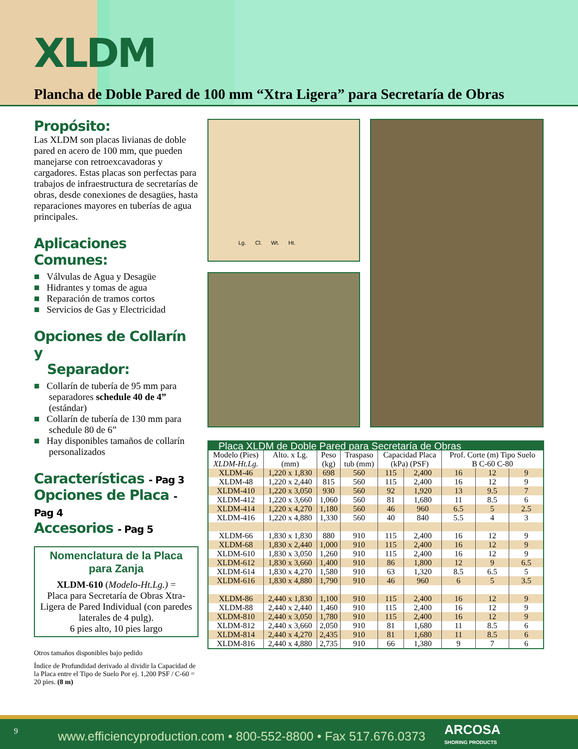XLDM
Plancha de Doble Pared de 100 mm “Xtra Ligera” para Secretaría de Obras
Propósito:
Las XLDM son placas livianas de doble pared en acero de 100 mm, que pueden manejarse con retroexcavadoras y cargadores. Estas placas son perfectas para trabajos de infraestructura de secretarías de obras, desde conexiones de desagües, hasta reparaciones mayores en tuberías de agua principales.
Aplicaciones Comunes:
■ Válvulas de Agua y Desagüe
■ Hidrantes y tomas de agua
■ Reparación de tramos cortos
■ Servicios de Gas y Electricidad
Opciones de Collarín y
Separador:
■ Collarín de tubería de 95 mm para separadores schedule 40 de 4” (estándar)
■ Collarín de tubería de 130 mm para schedule 80 de 6”
■ Hay disponibles tamaños de collarín personalizados
Características - Pag 3
Opciones de Placa - Pag 4
Accesorios - Pag 5
Nomenclatura de la Placa para Zanja
XLDM-610 (Modelo-Ht.Lg.) =
Placa para Secretaría de Obras Xtra-Ligera de Pared Individual (con paredes laterales de 4 pulg).
6 pies alto, 10 pies largo
Otros tamaños disponibles bajo pedido
Índice de Profundidad derivado al dividir la Capacidad de la Placa entre el Tipo de Suelo Por ej. 1,200 PSF / C-60 = 20 pies. (8 m)
Lg. Cl. Wt. Ht.
| Placa XLDM de Doble Pared para Secretaría de Obras | | | | | | | | |
| --- | --- | --- | --- | --- | --- | --- | --- | --- |
| Modelo (Pies) XLDM-Ht.Lg. | Alto. x Lg. (mm) | Peso (kg) | Traspaso tub (mm) | Capacidad Placa (kPa) (PSF) | | Prof. Corte (m) Tipo Suelo B C-60 C-80 | | |
| XLDM-46 | 1,220 x 1,830 | 698 | 560 | 115 | 2,400 | 16 | 12 | 9 |
| XLDM-48 | 1,220 x 2,440 | 815 | 560 | 115 | 2,400 | 16 | 12 | 9 |
| XLDM-410 | 1,220 x 3,050 | 930 | 560 | 92 | 1,920 | 13 | 9.5 | 7 |
| XLDM-412 | 1,220 x 3,660 | 1,060 | 560 | 81 | 1,680 | 11 | 8.5 | 6 |
| XLDM-414 | 1,220 x 4,270 | 1,180 | 560 | 46 | 960 | 6.5 | 5 | 2.5 |
| XLDM-416 | 1,220 x 4,880 | 1,330 | 560 | 40 | 840 | 5.5 | 4 | 3 |
| XLDM-66 | 1,830 x 1,830 | 880 | 910 | 115 | 2,400 | 16 | 12 | 9 |
| XLDM-68 | 1,830 x 2,440 | 1,000 | 910 | 115 | 2,400 | 16 | 12 | 9 |
| XLDM-610 | 1,830 x 3,050 | 1,260 | 910 | 115 | 2,400 | 16 | 12 | 9 |
| XLDM-612 | 1,830 x 3,660 | 1,400 | 910 | 86 | 1,800 | 12 | 9 | 6.5 |
| XLDM-614 | 1,830 x 4,270 | 1,580 | 910 | 63 | 1,320 | 8.5 | 6.5 | 5 |
| XLDM-616 | 1,830 x 4,880 | 1,790 | 910 | 46 | 960 | 6 | 5 | 3.5 |
| XLDM-86 | 2,440 x 1,830 | 1,100 | 910 | 115 | 2,400 | 16 | 12 | 9 |
| XLDM-88 | 2,440 x 2,440 | 1,460 | 910 | 115 | 2,400 | 16 | 12 | 9 |
| XLDM-810 | 2,440 x 3,050 | 1,780 | 910 | 115 | 2,400 | 16 | 12 | 9 |
| XLDM-812 | 2,440 x 3,660 | 2,050 | 910 | 81 | 1,680 | 11 | 8.5 | 6 |
| XLDM-814 | 2,440 x 4,270 | 2,435 | 910 | 81 | 1,680 | 11 | 8.5 | 6 |
| XLDM-816 | 2,440 x 4,880 | 2,735 | 910 | 66 | 1,380 | 9 | 7 | 6 |
9 www.efficiencyproduction.com • 800-552-8800 • Fax 517.676.0373 ARCOSA
SHORING PRODUCTS